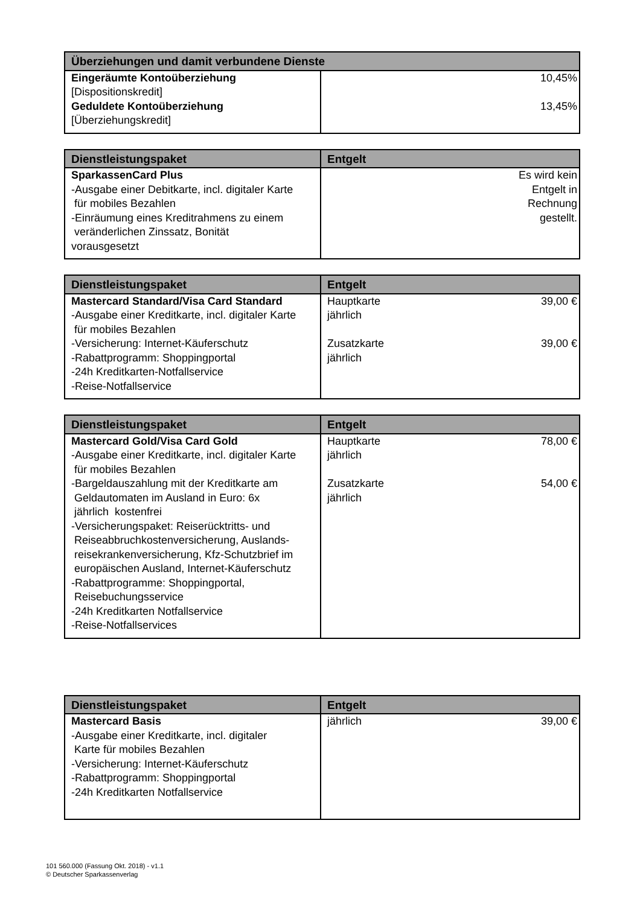| Überziehungen und damit verbundene Dienste | |
| --- | --- |
| Eingeräumte Kontoüberziehung [Dispositionskredit] Geduldete Kontoüberziehung [Überziehungskredit] | 10,45% 13,45% |
| Dienstleistungspaket | Entgelt |
| --- | --- |
| SparkassenCard Plus -Ausgabe einer Debitkarte, incl. digitaler Karte für mobiles Bezahlen -Einräumung eines Kreditrahmens zu einem veränderlichen Zinssatz, Bonität vorausgesetzt | Es wird kein Entgelt in Rechnung gestellt. |
| Dienstleistungspaket | Entgelt | |
| --- | --- | --- |
| Mastercard Standard/Visa Card Standard -Ausgabe einer Kreditkarte, incl. digitaler Karte für mobiles Bezahlen -Versicherung: Internet-Käuferschutz -Rabattprogramm: Shoppingportal -24h Kreditkarten-Notfallservice -Reise-Notfallservice | Hauptkarte jährlich Zusatzkarte jährlich | 39,00 € 39,00 € |
| Dienstleistungspaket | Entgelt | |
| --- | --- | --- |
| Mastercard Gold/Visa Card Gold -Ausgabe einer Kreditkarte, incl. digitaler Karte für mobiles Bezahlen -Bargeldauszahlung mit der Kreditkarte am Geldautomaten im Ausland in Euro: 6x jährlich kostenfrei -Versicherungspaket: Reiserücktritts- und Reiseabbruchkostenversicherung, Auslands- reisekrankenversicherung, Kfz-Schutzbrief im europäischen Ausland, Internet-Käuferschutz -Rabattprogramme: Shoppingportal, Reisebuchungsservice -24h Kreditkarten Notfallservice -Reise-Notfallservices | Hauptkarte jährlich Zusatzkarte jährlich | 78,00 € 54,00 € |
| Dienstleistungspaket | Entgelt | |
| --- | --- | --- |
| Mastercard Basis -Ausgabe einer Kreditkarte, incl. digitaler Karte für mobiles Bezahlen -Versicherung: Internet-Käuferschutz -Rabattprogramm: Shoppingportal -24h Kreditkarten Notfallservice | jährlich | 39,00 € |
101 560.000 (Fassung Okt. 2018) - v1.1
© Deutscher Sparkassenverlag